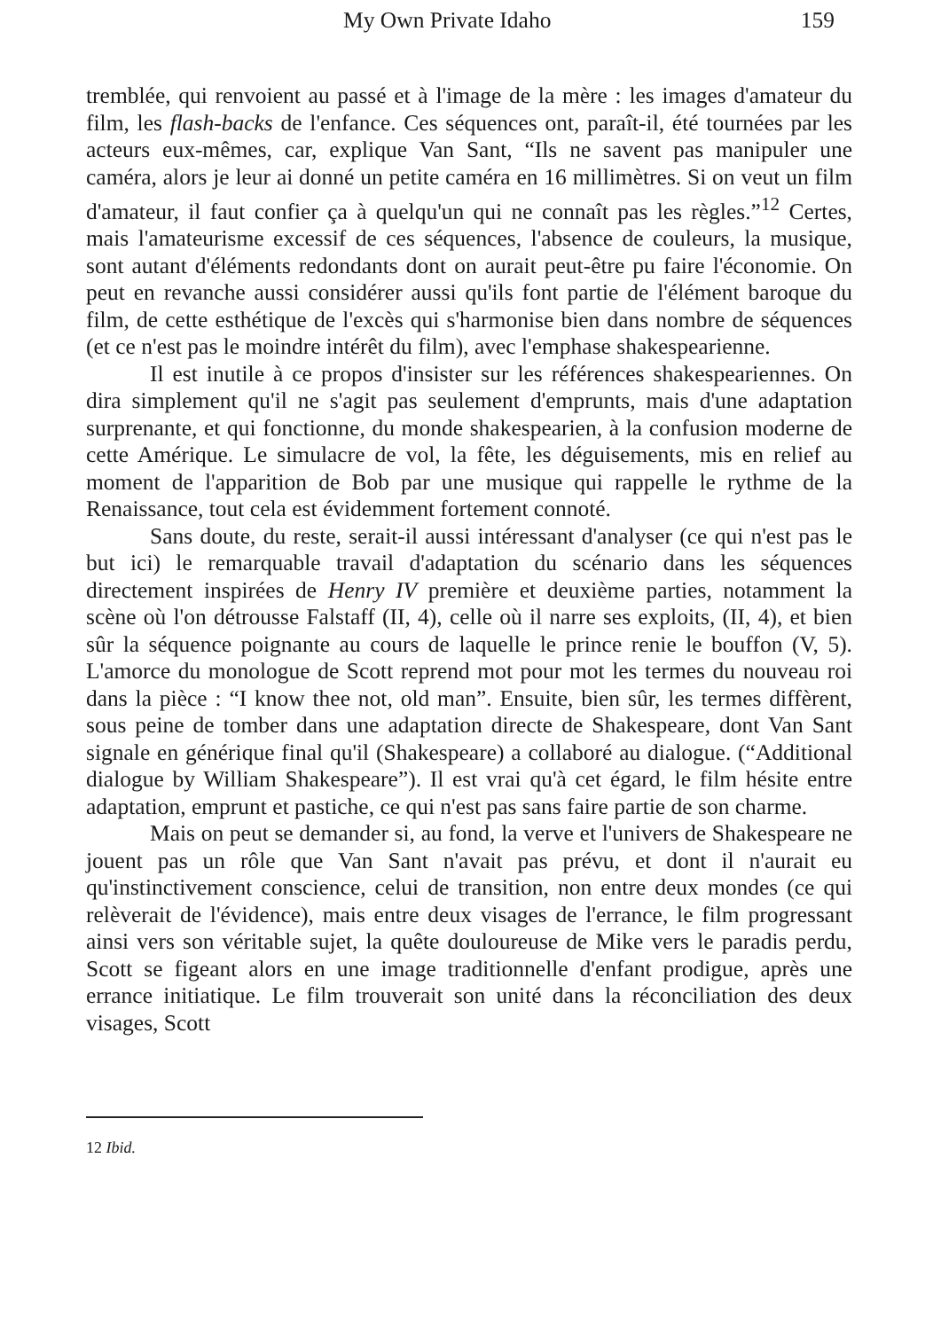My Own Private Idaho 159
tremblée, qui renvoient au passé et à l'image de la mère : les images d'amateur du film, les flash-backs de l'enfance. Ces séquences ont, paraît-il, été tournées par les acteurs eux-mêmes, car, explique Van Sant, “Ils ne savent pas manipuler une caméra, alors je leur ai donné un petite caméra en 16 millimètres. Si on veut un film d'amateur, il faut confier ça à quelqu'un qui ne connaît pas les règles.”<sup>12</sup> Certes, mais l'amateurisme excessif de ces séquences, l'absence de couleurs, la musique, sont autant d'éléments redondants dont on aurait peut-être pu faire l'économie. On peut en revanche aussi considérer aussi qu'ils font partie de l'élément baroque du film, de cette esthétique de l'excès qui s'harmonise bien dans nombre de séquences (et ce n'est pas le moindre intérêt du film), avec l'emphase shakespearienne.
Il est inutile à ce propos d'insister sur les références shakespeariennes. On dira simplement qu'il ne s'agit pas seulement d'emprunts, mais d'une adaptation surprenante, et qui fonctionne, du monde shakespearien, à la confusion moderne de cette Amérique. Le simulacre de vol, la fête, les déguisements, mis en relief au moment de l'apparition de Bob par une musique qui rappelle le rythme de la Renaissance, tout cela est évidemment fortement connoté.
Sans doute, du reste, serait-il aussi intéressant d'analyser (ce qui n'est pas le but ici) le remarquable travail d'adaptation du scénario dans les séquences directement inspirées de Henry IV première et deuxième parties, notamment la scène où l'on détrousse Falstaff (II, 4), celle où il narre ses exploits, (II, 4), et bien sûr la séquence poignante au cours de laquelle le prince renie le bouffon (V, 5). L'amorce du monologue de Scott reprend mot pour mot les termes du nouveau roi dans la pièce : “I know thee not, old man”. Ensuite, bien sûr, les termes diffèrent, sous peine de tomber dans une adaptation directe de Shakespeare, dont Van Sant signale en générique final qu'il (Shakespeare) a collaboré au dialogue. (“Additional dialogue by William Shakespeare”). Il est vrai qu'à cet égard, le film hésite entre adaptation, emprunt et pastiche, ce qui n'est pas sans faire partie de son charme.
Mais on peut se demander si, au fond, la verve et l'univers de Shakespeare ne jouent pas un rôle que Van Sant n'avait pas prévu, et dont il n'aurait eu qu'instinctivement conscience, celui de transition, non entre deux mondes (ce qui relèverait de l'évidence), mais entre deux visages de l'errance, le film progressant ainsi vers son véritable sujet, la quête douloureuse de Mike vers le paradis perdu, Scott se figeant alors en une image traditionnelle d'enfant prodigue, après une errance initiatique. Le film trouverait son unité dans la réconciliation des deux visages, Scott
12 Ibid.